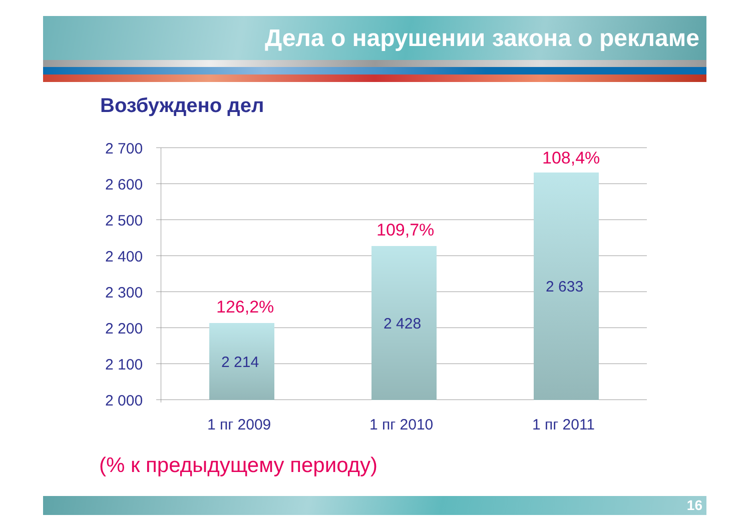Дела о нарушении закона о рекламе
Возбуждено дел
2 700
2 600
2 500
2 400
2 300
2 200
2 100
2 000
126,2%
2 214
109,7%
2 428
108,4%
2 633
1 пг 2009 1 пг 2010 1 пг 2011
(% к предыдущему периоду)
16